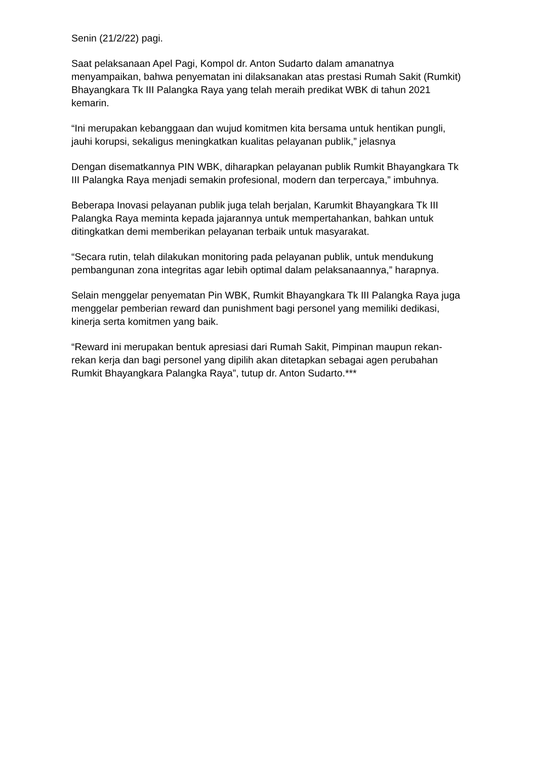Senin (21/2/22) pagi.
Saat pelaksanaan Apel Pagi, Kompol dr. Anton Sudarto dalam amanatnya menyampaikan, bahwa penyematan ini dilaksanakan atas prestasi Rumah Sakit (Rumkit) Bhayangkara Tk III Palangka Raya yang telah meraih predikat WBK di tahun 2021 kemarin.
“Ini merupakan kebanggaan dan wujud komitmen kita bersama untuk hentikan pungli, jauhi korupsi, sekaligus meningkatkan kualitas pelayanan publik,” jelasnya
Dengan disematkannya PIN WBK, diharapkan pelayanan publik Rumkit Bhayangkara Tk III Palangka Raya menjadi semakin profesional, modern dan terpercaya,” imbuhnya.
Beberapa Inovasi pelayanan publik juga telah berjalan, Karumkit Bhayangkara Tk III Palangka Raya meminta kepada jajarannya untuk mempertahankan, bahkan untuk ditingkatkan demi memberikan pelayanan terbaik untuk masyarakat.
“Secara rutin, telah dilakukan monitoring pada pelayanan publik, untuk mendukung pembangunan zona integritas agar lebih optimal dalam pelaksanaannya,” harapnya.
Selain menggelar penyematan Pin WBK, Rumkit Bhayangkara Tk III Palangka Raya juga menggelar pemberian reward dan punishment bagi personel yang memiliki dedikasi, kinerja serta komitmen yang baik.
“Reward ini merupakan bentuk apresiasi dari Rumah Sakit, Pimpinan maupun rekan-rekan kerja dan bagi personel yang dipilih akan ditetapkan sebagai agen perubahan Rumkit Bhayangkara Palangka Raya”, tutup dr. Anton Sudarto.***